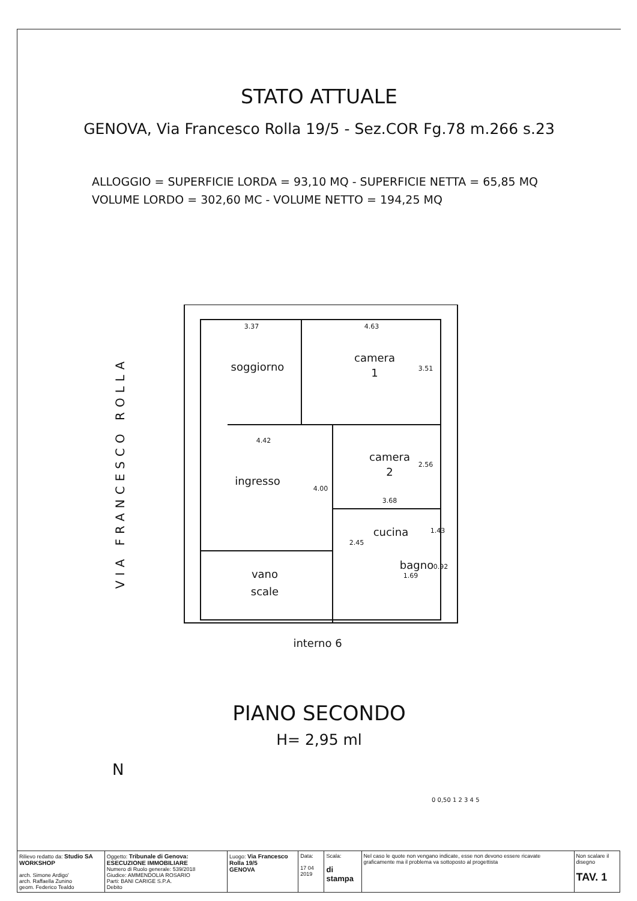STATO ATTUALE
GENOVA, Via Francesco Rolla 19/5 - Sez.COR Fg.78 m.266 s.23
ALLOGGIO = SUPERFICIE LORDA = 93,10 MQ - SUPERFICIE NETTA = 65,85 MQ
VOLUME LORDO = 302,60 MC - VOLUME NETTO = 194,25 MQ
soggiorno
camera
1
ingresso
camera
2
cucina
bagno
vano
scale
interno 6
3.37
4.63
4.42
3.68
1.69
3.51
2.56
1.43
0.92
4.00
2.45
VIA FRANCESCO ROLLA
PIANO SECONDO
H= 2,95 ml
N
0 0,50 1 2 3 4 5
| Rilievo redatto da: Studio SA WORKSHOP arch. Simone Ardigo' arch. Raffaella Zunino geom. Federico Tealdo | Oggetto: Tribunale di Genova: ESECUZIONE IMMOBILIARE Numero di Ruolo generale: 539/2018 Giudice: AMMENDOLIA ROSARIO Parti: BANI CARIGE S.P.A. Debito | Luogo: Via Francesco Rolla 19/5 GENOVA | Data: 17 04 2019 | Scala: di stampa | Nel caso le quote non vengano indicate, esse non devono essere ricavate graficamente ma il problema va sottoposto al progettista | Non scalare il disegno TAV. 1 |